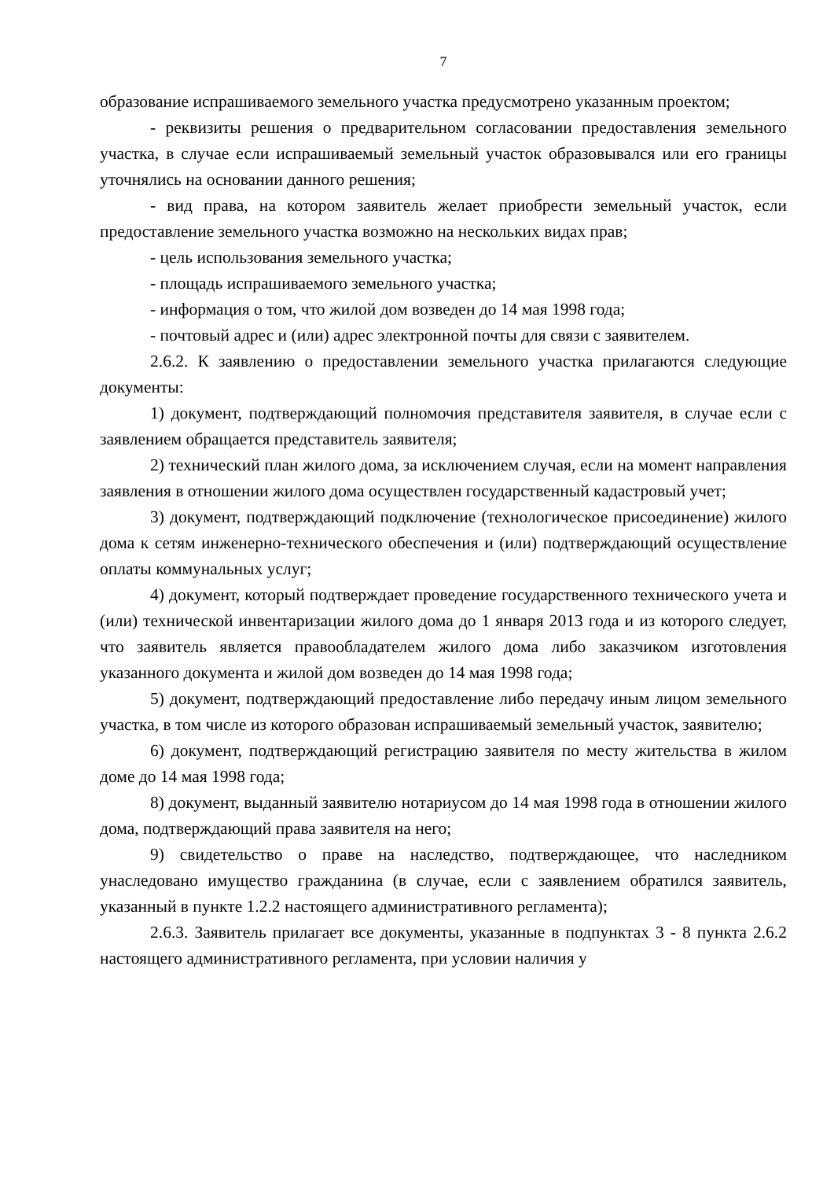7
образование испрашиваемого земельного участка предусмотрено указанным проектом;
- реквизиты решения о предварительном согласовании предоставления земельного участка, в случае если испрашиваемый земельный участок образовывался или его границы уточнялись на основании данного решения;
- вид права, на котором заявитель желает приобрести земельный участок, если предоставление земельного участка возможно на нескольких видах прав;
- цель использования земельного участка;
- площадь испрашиваемого земельного участка;
- информация о том, что жилой дом возведен до 14 мая 1998 года;
- почтовый адрес и (или) адрес электронной почты для связи с заявителем.
2.6.2. К заявлению о предоставлении земельного участка прилагаются следующие документы:
1) документ, подтверждающий полномочия представителя заявителя, в случае если с заявлением обращается представитель заявителя;
2) технический план жилого дома, за исключением случая, если на момент направления заявления в отношении жилого дома осуществлен государственный кадастровый учет;
3) документ, подтверждающий подключение (технологическое присоединение) жилого дома к сетям инженерно-технического обеспечения и (или) подтверждающий осуществление оплаты коммунальных услуг;
4) документ, который подтверждает проведение государственного технического учета и (или) технической инвентаризации жилого дома до 1 января 2013 года и из которого следует, что заявитель является правообладателем жилого дома либо заказчиком изготовления указанного документа и жилой дом возведен до 14 мая 1998 года;
5) документ, подтверждающий предоставление либо передачу иным лицом земельного участка, в том числе из которого образован испрашиваемый земельный участок, заявителю;
6) документ, подтверждающий регистрацию заявителя по месту жительства в жилом доме до 14 мая 1998 года;
8) документ, выданный заявителю нотариусом до 14 мая 1998 года в отношении жилого дома, подтверждающий права заявителя на него;
9) свидетельство о праве на наследство, подтверждающее, что наследником унаследовано имущество гражданина (в случае, если с заявлением обратился заявитель, указанный в пункте 1.2.2 настоящего административного регламента);
2.6.3. Заявитель прилагает все документы, указанные в подпунктах 3 - 8 пункта 2.6.2 настоящего административного регламента, при условии наличия у